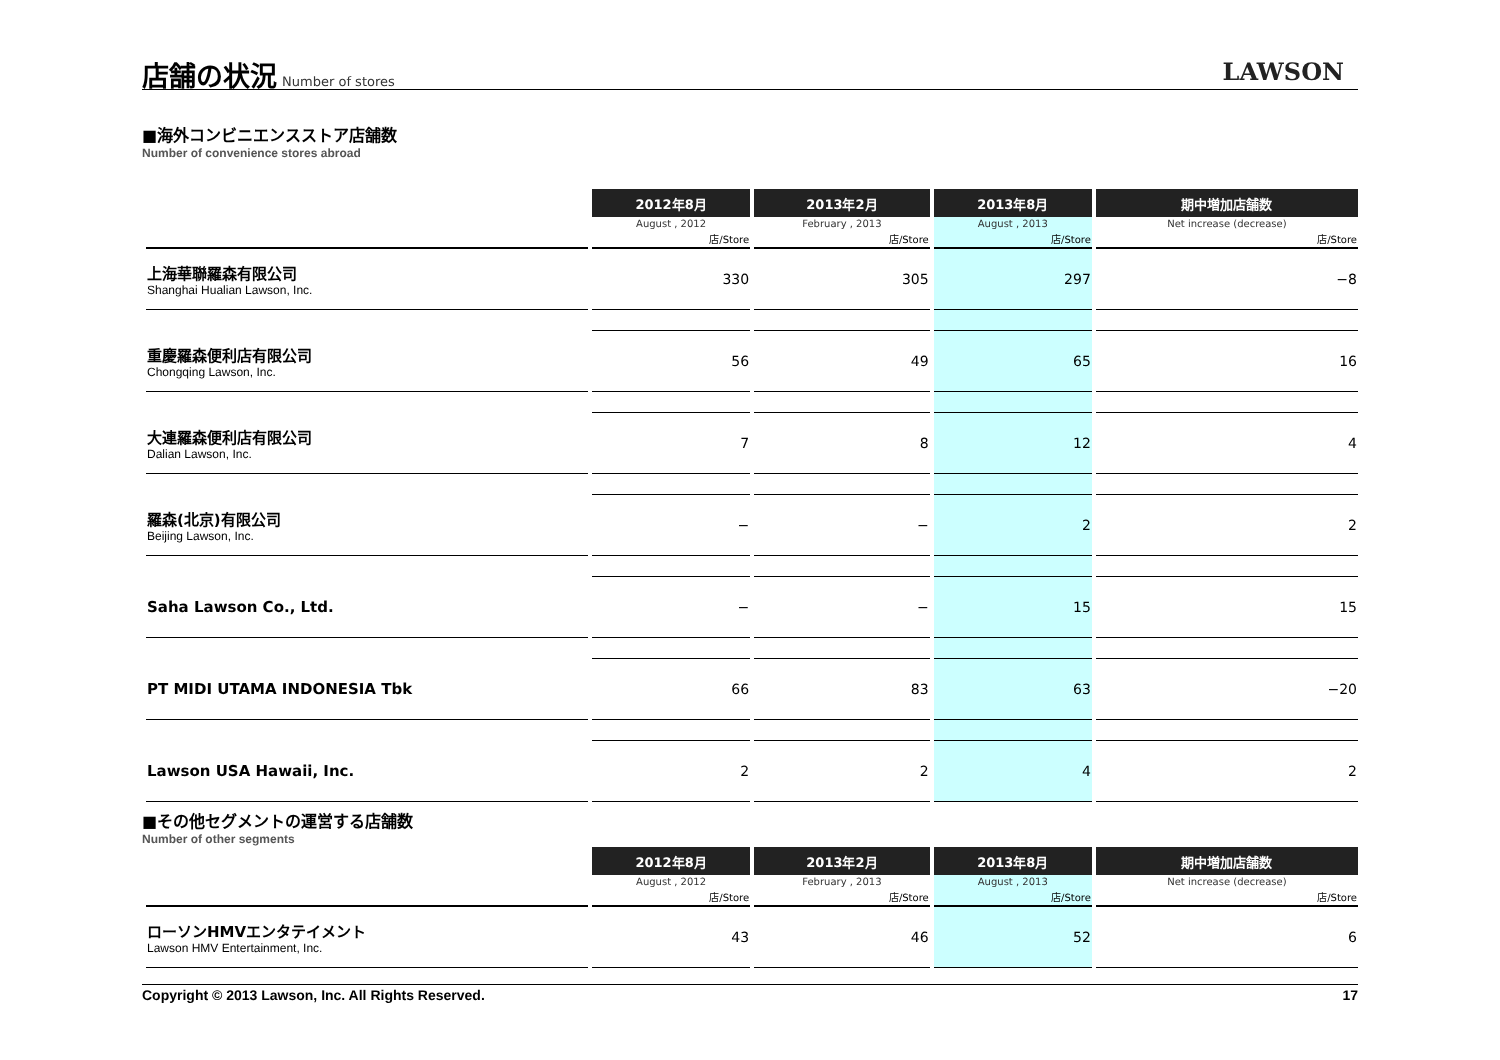店舗の状況
Number of stores
LAWSON
■海外コンビニエンスストア店舗数
Number of convenience stores abroad
| | 2012年8月 | 2013年2月 | 2013年8月 | 期中増加店舗数 |
| --- | --- | --- | --- | --- |
| | August , 2012 | February , 2013 | August , 2013 | Net increase (decrease) |
| | 店/Store | 店/Store | 店/Store | 店/Store |
| 上海華聯羅森有限公司 Shanghai Hualian Lawson, Inc. | 330 | 305 | 297 | −8 |
| 重慶羅森便利店有限公司 Chongqing Lawson, Inc. | 56 | 49 | 65 | 16 |
| 大連羅森便利店有限公司 Dalian Lawson, Inc. | 7 | 8 | 12 | 4 |
| 羅森(北京)有限公司 Beijing Lawson, Inc. | − | − | 2 | 2 |
| Saha Lawson Co., Ltd. | − | − | 15 | 15 |
| PT MIDI UTAMA INDONESIA Tbk | 66 | 83 | 63 | −20 |
| Lawson USA Hawaii, Inc. | 2 | 2 | 4 | 2 |
■その他セグメントの運営する店舗数
Number of other segments
| | 2012年8月 | 2013年2月 | 2013年8月 | 期中増加店舗数 |
| --- | --- | --- | --- | --- |
| | August , 2012 | February , 2013 | August , 2013 | Net increase (decrease) |
| | 店/Store | 店/Store | 店/Store | 店/Store |
| ローソンHMVエンタテイメント Lawson HMV Entertainment, Inc. | 43 | 46 | 52 | 6 |
Copyright © 2013 Lawson, Inc. All Rights Reserved. 17